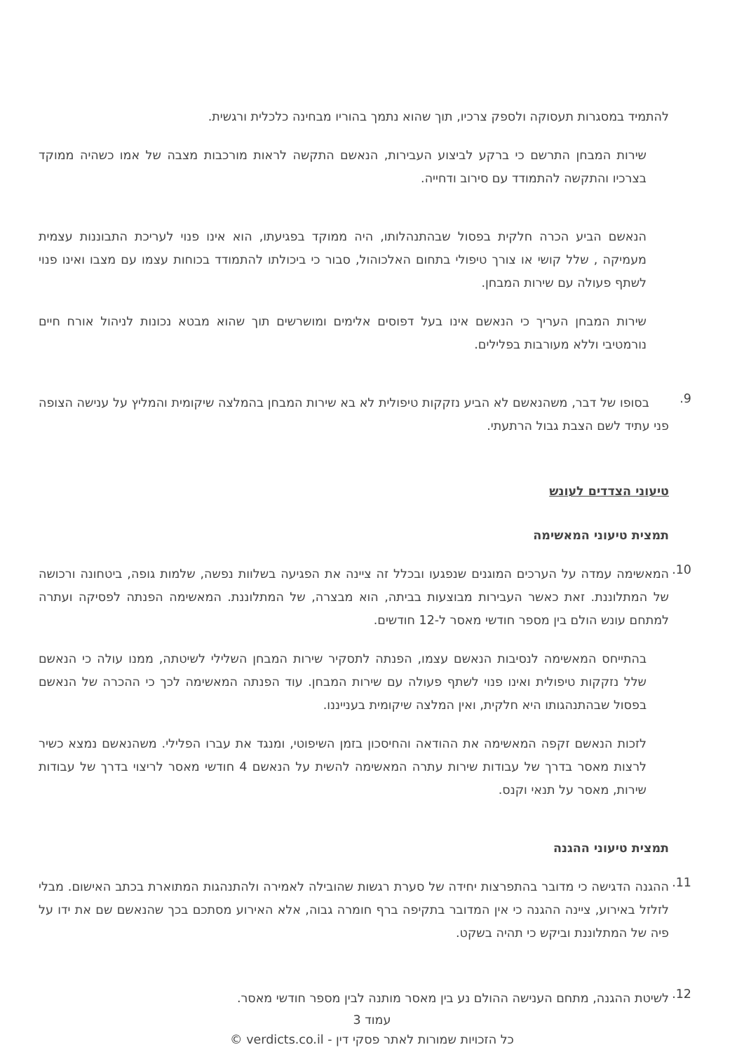להתמיד במסגרות תעסוקה ולספק צרכיו, תוך שהוא נתמך בהוריו מבחינה כלכלית ורגשית.
שירות המבחן התרשם כי ברקע לביצוע העבירות, הנאשם התקשה לראות מורכבות מצבה של אמו כשהיה ממוקד בצרכיו והתקשה להתמודד עם סירוב ודחייה.
הנאשם הביע הכרה חלקית בפסול שבהתנהלותו, היה ממוקד בפגיעתו, הוא אינו פנוי לעריכת התבוננות עצמית מעמיקה , שלל קושי או צורך טיפולי בתחום האלכוהול, סבור כי ביכולתו להתמודד בכוחות עצמו עם מצבו ואינו פנוי לשתף פעולה עם שירות המבחן.
שירות המבחן העריך כי הנאשם אינו בעל דפוסים אלימים ומושרשים תוך שהוא מבטא נכונות לניהול אורח חיים נורמטיבי וללא מעורבות בפלילים.
9. בסופו של דבר, משהנאשם לא הביע נזקקות טיפולית לא בא שירות המבחן בהמלצה שיקומית והמליץ על ענישה הצופה פני עתיד לשם הצבת גבול הרתעתי.
טיעוני הצדדים לעונש
תמצית טיעוני המאשימה
10. המאשימה עמדה על הערכים המוגנים שנפגעו ובכלל זה ציינה את הפגיעה בשלוות נפשה, שלמות גופה, ביטחונה ורכושה של המתלוננת. זאת כאשר העבירות מבוצעות בביתה, הוא מבצרה, של המתלוננת. המאשימה הפנתה לפסיקה ועתרה למתחם עונש הולם בין מספר חודשי מאסר ל-12 חודשים.
בהתייחס המאשימה לנסיבות הנאשם עצמו, הפנתה לתסקיר שירות המבחן השלילי לשיטתה, ממנו עולה כי הנאשם שלל נזקקות טיפולית ואינו פנוי לשתף פעולה עם שירות המבחן. עוד הפנתה המאשימה לכך כי ההכרה של הנאשם בפסול שבהתנהגותו היא חלקית, ואין המלצה שיקומית בענייננו.
לזכות הנאשם זקפה המאשימה את ההודאה והחיסכון בזמן השיפוטי, ומנגד את עברו הפלילי. משהנאשם נמצא כשיר לרצות מאסר בדרך של עבודות שירות עתרה המאשימה להשית על הנאשם 4 חודשי מאסר לריצוי בדרך של עבודות שירות, מאסר על תנאי וקנס.
תמצית טיעוני ההגנה
11. ההגנה הדגישה כי מדובר בהתפרצות יחידה של סערת רגשות שהובילה לאמירה ולהתנהגות המתוארת בכתב האישום. מבלי לזלזל באירוע, ציינה ההגנה כי אין המדובר בתקיפה ברף חומרה גבוה, אלא האירוע מסתכם בכך שהנאשם שם את ידו על פיה של המתלוננת וביקש כי תהיה בשקט.
12. לשיטת ההגנה, מתחם הענישה ההולם נע בין מאסר מותנה לבין מספר חודשי מאסר.
עמוד 3
כל הזכויות שמורות לאתר פסקי דין - verdicts.co.il ©